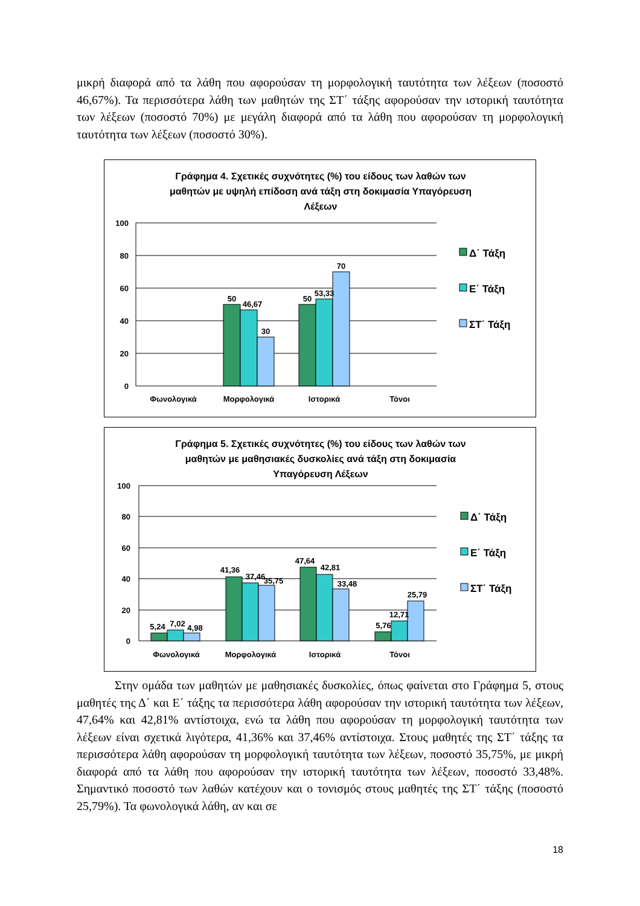μικρή διαφορά από τα λάθη που αφορούσαν τη μορφολογική ταυτότητα των λέξεων (ποσοστό 46,67%). Τα περισσότερα λάθη των μαθητών της ΣΤ΄ τάξης αφορούσαν την ιστορική ταυτότητα των λέξεων (ποσοστό 70%) με μεγάλη διαφορά από τα λάθη που αφορούσαν τη μορφολογική ταυτότητα των λέξεων (ποσοστό 30%).
Γράφημα 4. Σχετικές συχνότητες (%) του είδους των λαθών των
μαθητών με υψηλή επίδοση ανά τάξη στη δοκιμασία Υπαγόρευση
Λέξεων
100
80
60
40
20
0
50
46,67
30
50
53,33
70
Φωνολογικά
Μορφολογικά
Ιστορικά
Τόνοι
Δ΄ Τάξη
Ε΄ Τάξη
ΣΤ΄ Τάξη
Γράφημα 5. Σχετικές συχνότητες (%) του είδους των λαθών των
μαθητών με μαθησιακές δυσκολίες ανά τάξη στη δοκιμασία
Υπαγόρευση Λέξεων
100
80
60
40
20
0
5,24
7,02
4,98
41,36
37,46
35,75
47,64
42,81
33,48
5,76
12,71
25,79
Φωνολογικά
Μορφολογικά
Ιστορικά
Τόνοι
Δ΄ Τάξη
Ε΄ Τάξη
ΣΤ΄ Τάξη
Στην ομάδα των μαθητών με μαθησιακές δυσκολίες, όπως φαίνεται στο Γράφημα 5, στους μαθητές της Δ΄ και Ε΄ τάξης τα περισσότερα λάθη αφορούσαν την ιστορική ταυτότητα των λέξεων, 47,64% και 42,81% αντίστοιχα, ενώ τα λάθη που αφορούσαν τη μορφολογική ταυτότητα των λέξεων είναι σχετικά λιγότερα, 41,36% και 37,46% αντίστοιχα. Στους μαθητές της ΣΤ΄ τάξης τα περισσότερα λάθη αφορούσαν τη μορφολογική ταυτότητα των λέξεων, ποσοστό 35,75%, με μικρή διαφορά από τα λάθη που αφορούσαν την ιστορική ταυτότητα των λέξεων, ποσοστό 33,48%. Σημαντικό ποσοστό των λαθών κατέχουν και ο τονισμός στους μαθητές της ΣΤ΄ τάξης (ποσοστό 25,79%). Τα φωνολογικά λάθη, αν και σε
18